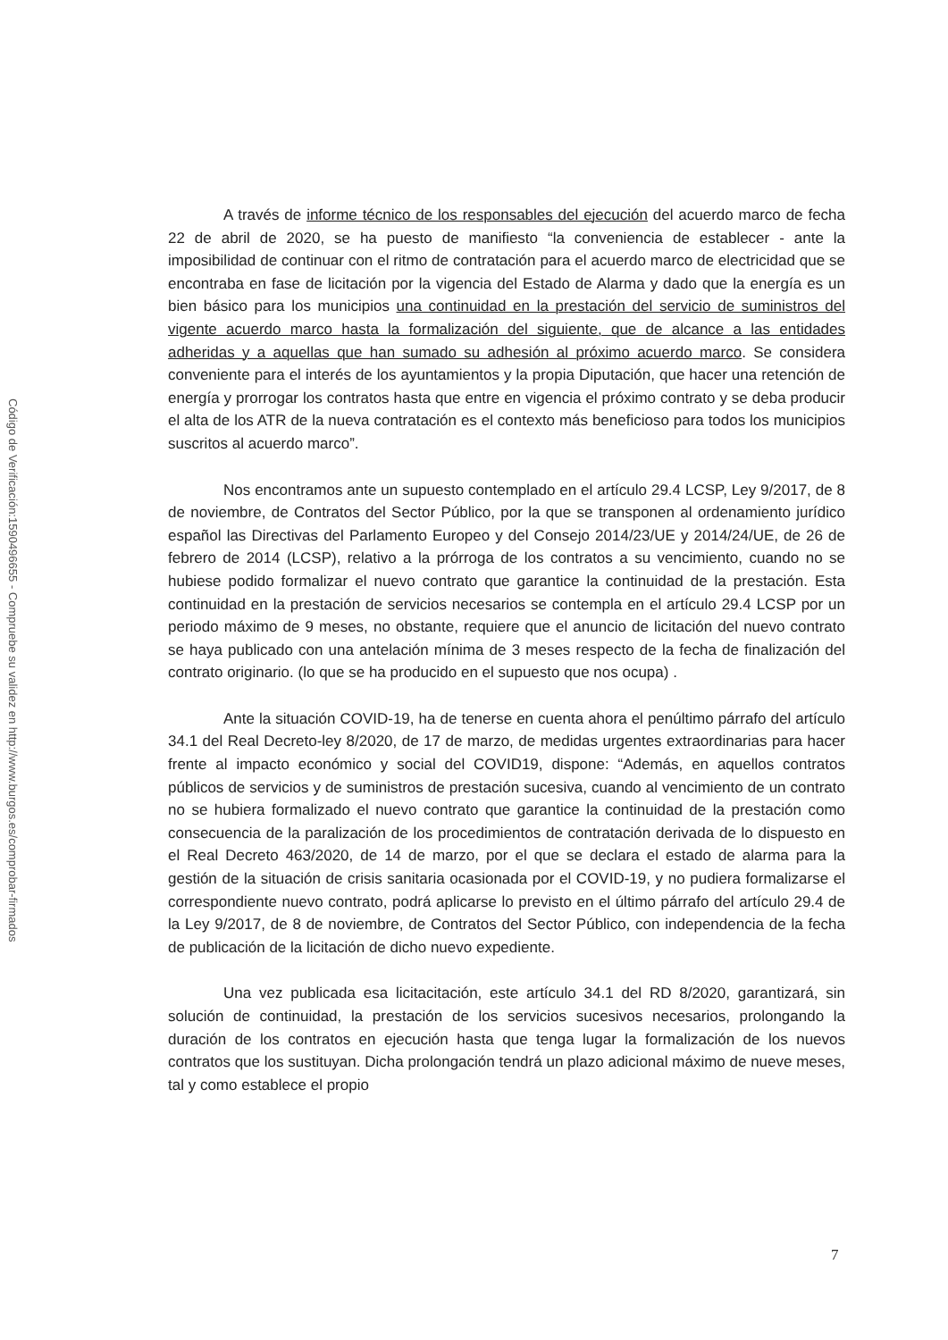Código de Verificación:1590496655 - Compruebe su validez en http://www.burgos.es/comprobar-firmados
A través de informe técnico de los responsables del ejecución del acuerdo marco de fecha 22 de abril de 2020, se ha puesto de manifiesto “la conveniencia de establecer - ante la imposibilidad de continuar con el ritmo de contratación para el acuerdo marco de electricidad que se encontraba en fase de licitación por la vigencia del Estado de Alarma y dado que la energía es un bien básico para los municipios una continuidad en la prestación del servicio de suministros del vigente acuerdo marco hasta la formalización del siguiente, que de alcance a las entidades adheridas y a aquellas que han sumado su adhesión al próximo acuerdo marco. Se considera conveniente para el interés de los ayuntamientos y la propia Diputación, que hacer una retención de energía y prorrogar los contratos hasta que entre en vigencia el próximo contrato y se deba producir el alta de los ATR de la nueva contratación es el contexto más beneficioso para todos los municipios suscritos al acuerdo marco”.
Nos encontramos ante un supuesto contemplado en el artículo 29.4 LCSP, Ley 9/2017, de 8 de noviembre, de Contratos del Sector Público, por la que se transponen al ordenamiento jurídico español las Directivas del Parlamento Europeo y del Consejo 2014/23/UE y 2014/24/UE, de 26 de febrero de 2014 (LCSP), relativo a la prórroga de los contratos a su vencimiento, cuando no se hubiese podido formalizar el nuevo contrato que garantice la continuidad de la prestación. Esta continuidad en la prestación de servicios necesarios se contempla en el artículo 29.4 LCSP por un periodo máximo de 9 meses, no obstante, requiere que el anuncio de licitación del nuevo contrato se haya publicado con una antelación mínima de 3 meses respecto de la fecha de finalización del contrato originario. (lo que se ha producido en el supuesto que nos ocupa) .
Ante la situación COVID-19, ha de tenerse en cuenta ahora el penúltimo párrafo del artículo 34.1 del Real Decreto-ley 8/2020, de 17 de marzo, de medidas urgentes extraordinarias para hacer frente al impacto económico y social del COVID19, dispone: “Además, en aquellos contratos públicos de servicios y de suministros de prestación sucesiva, cuando al vencimiento de un contrato no se hubiera formalizado el nuevo contrato que garantice la continuidad de la prestación como consecuencia de la paralización de los procedimientos de contratación derivada de lo dispuesto en el Real Decreto 463/2020, de 14 de marzo, por el que se declara el estado de alarma para la gestión de la situación de crisis sanitaria ocasionada por el COVID-19, y no pudiera formalizarse el correspondiente nuevo contrato, podrá aplicarse lo previsto en el último párrafo del artículo 29.4 de la Ley 9/2017, de 8 de noviembre, de Contratos del Sector Público, con independencia de la fecha de publicación de la licitación de dicho nuevo expediente.
Una vez publicada esa licitacitación, este artículo 34.1 del RD 8/2020, garantizará, sin solución de continuidad, la prestación de los servicios sucesivos necesarios, prolongando la duración de los contratos en ejecución hasta que tenga lugar la formalización de los nuevos contratos que los sustituyan. Dicha prolongación tendrá un plazo adicional máximo de nueve meses, tal y como establece el propio
7